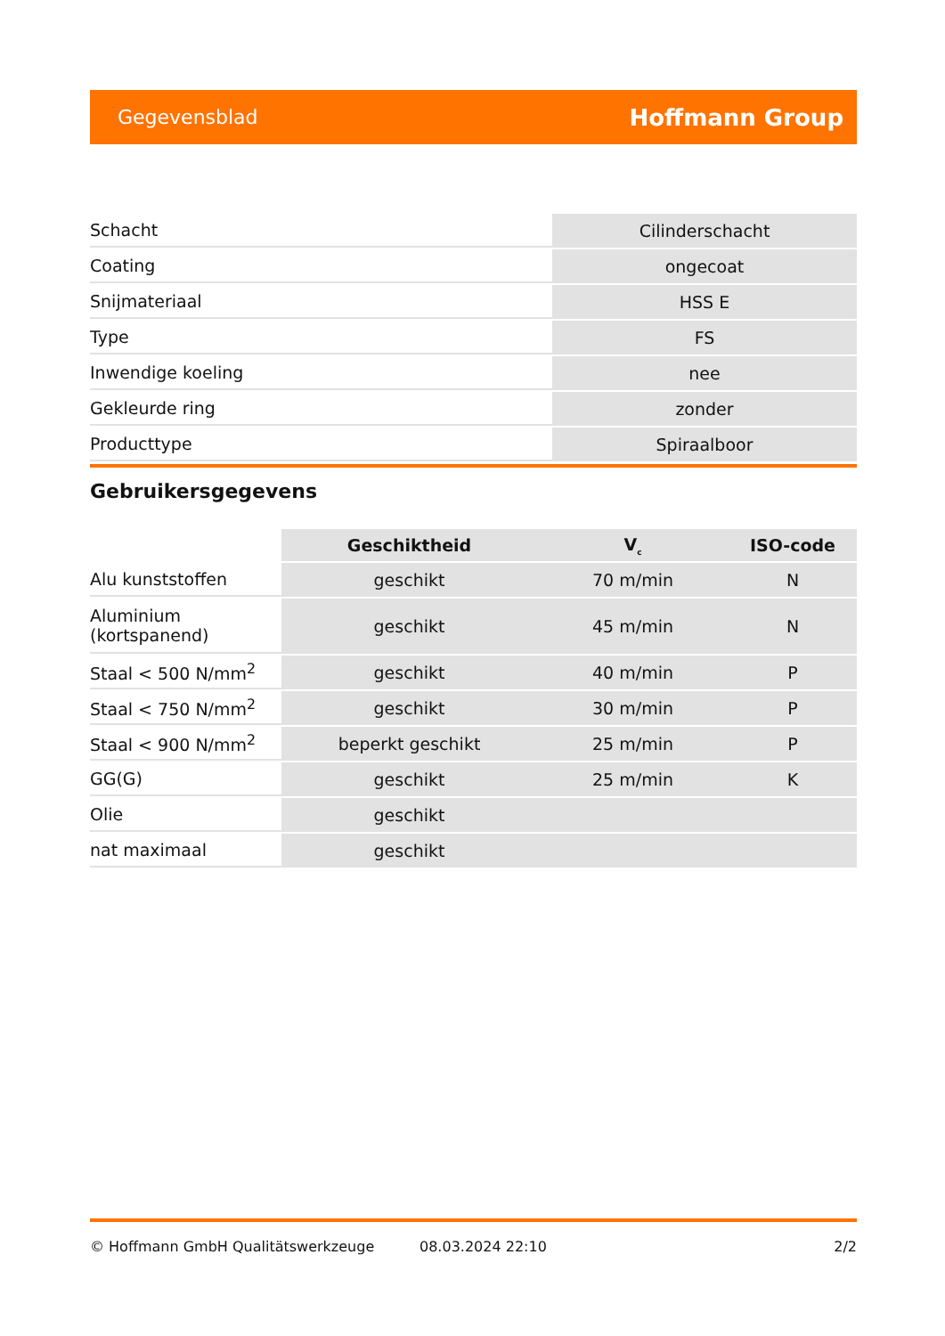Gegevensblad Hoffmann Group
| Schacht | Cilinderschacht |
| Coating | ongecoat |
| Snijmateriaal | HSS E |
| Type | FS |
| Inwendige koeling | nee |
| Gekleurde ring | zonder |
| Producttype | Spiraalboor |
Gebruikersgegevens
| | Geschiktheid | V<sub>c</sub> | ISO-code |
| --- | --- | --- | --- |
| Alu kunststoffen | geschikt | 70 m/min | N |
| Aluminium (kortspanend) | geschikt | 45 m/min | N |
| Staal < 500 N/mm<sup>2</sup> | geschikt | 40 m/min | P |
| Staal < 750 N/mm<sup>2</sup> | geschikt | 30 m/min | P |
| Staal < 900 N/mm<sup>2</sup> | beperkt geschikt | 25 m/min | P |
| GG(G) | geschikt | 25 m/min | K |
| Olie | geschikt | | |
| nat maximaal | geschikt | | |
© Hoffmann GmbH Qualitätswerkzeuge 08.03.2024 22:10 2/2